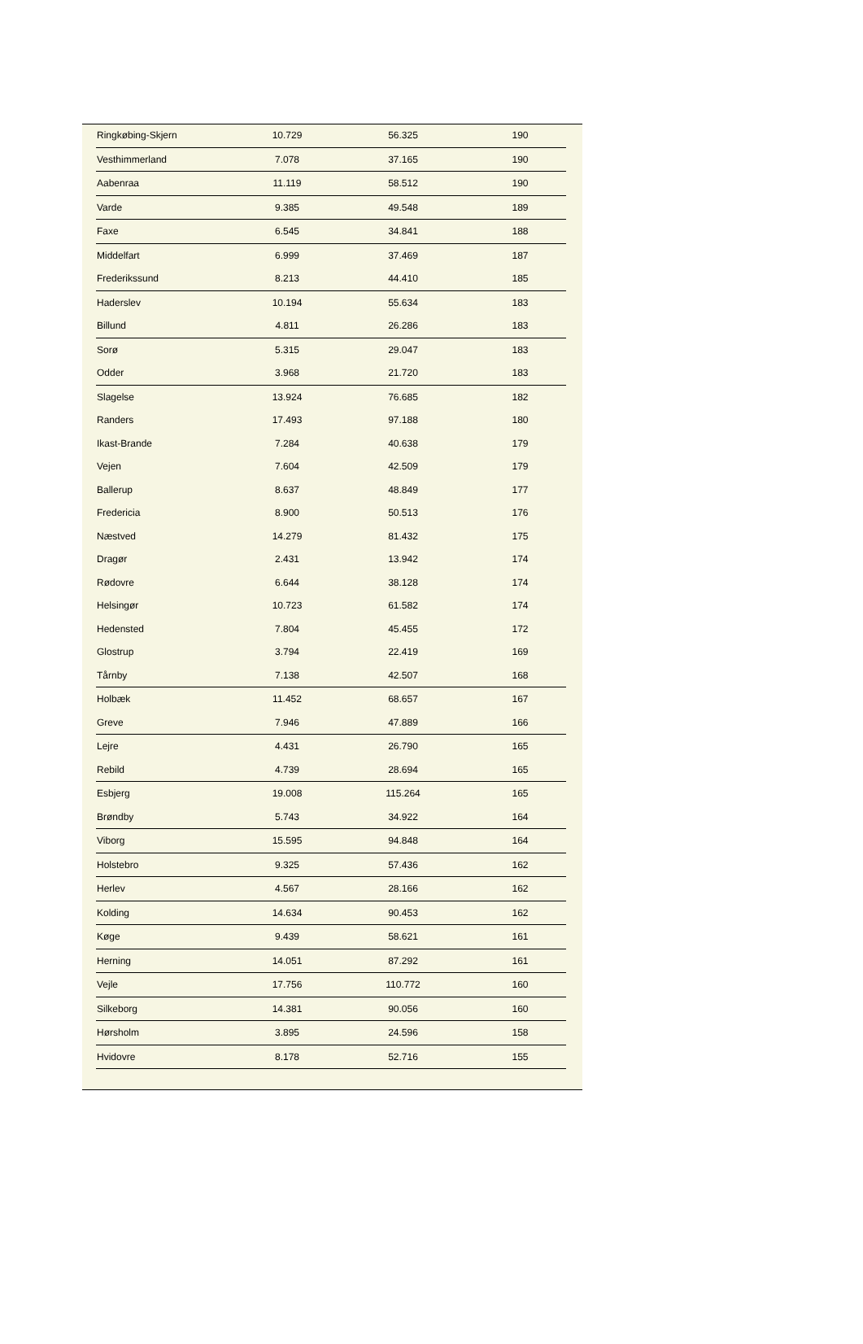| Ringkøbing-Skjern | 10.729 | 56.325 | 190 |
| Vesthimmerland | 7.078 | 37.165 | 190 |
| Aabenraa | 11.119 | 58.512 | 190 |
| Varde | 9.385 | 49.548 | 189 |
| Faxe | 6.545 | 34.841 | 188 |
| Middelfart | 6.999 | 37.469 | 187 |
| Frederikssund | 8.213 | 44.410 | 185 |
| Haderslev | 10.194 | 55.634 | 183 |
| Billund | 4.811 | 26.286 | 183 |
| Sorø | 5.315 | 29.047 | 183 |
| Odder | 3.968 | 21.720 | 183 |
| Slagelse | 13.924 | 76.685 | 182 |
| Randers | 17.493 | 97.188 | 180 |
| Ikast-Brande | 7.284 | 40.638 | 179 |
| Vejen | 7.604 | 42.509 | 179 |
| Ballerup | 8.637 | 48.849 | 177 |
| Fredericia | 8.900 | 50.513 | 176 |
| Næstved | 14.279 | 81.432 | 175 |
| Dragør | 2.431 | 13.942 | 174 |
| Rødovre | 6.644 | 38.128 | 174 |
| Helsingør | 10.723 | 61.582 | 174 |
| Hedensted | 7.804 | 45.455 | 172 |
| Glostrup | 3.794 | 22.419 | 169 |
| Tårnby | 7.138 | 42.507 | 168 |
| Holbæk | 11.452 | 68.657 | 167 |
| Greve | 7.946 | 47.889 | 166 |
| Lejre | 4.431 | 26.790 | 165 |
| Rebild | 4.739 | 28.694 | 165 |
| Esbjerg | 19.008 | 115.264 | 165 |
| Brøndby | 5.743 | 34.922 | 164 |
| Viborg | 15.595 | 94.848 | 164 |
| Holstebro | 9.325 | 57.436 | 162 |
| Herlev | 4.567 | 28.166 | 162 |
| Kolding | 14.634 | 90.453 | 162 |
| Køge | 9.439 | 58.621 | 161 |
| Herning | 14.051 | 87.292 | 161 |
| Vejle | 17.756 | 110.772 | 160 |
| Silkeborg | 14.381 | 90.056 | 160 |
| Hørsholm | 3.895 | 24.596 | 158 |
| Hvidovre | 8.178 | 52.716 | 155 |